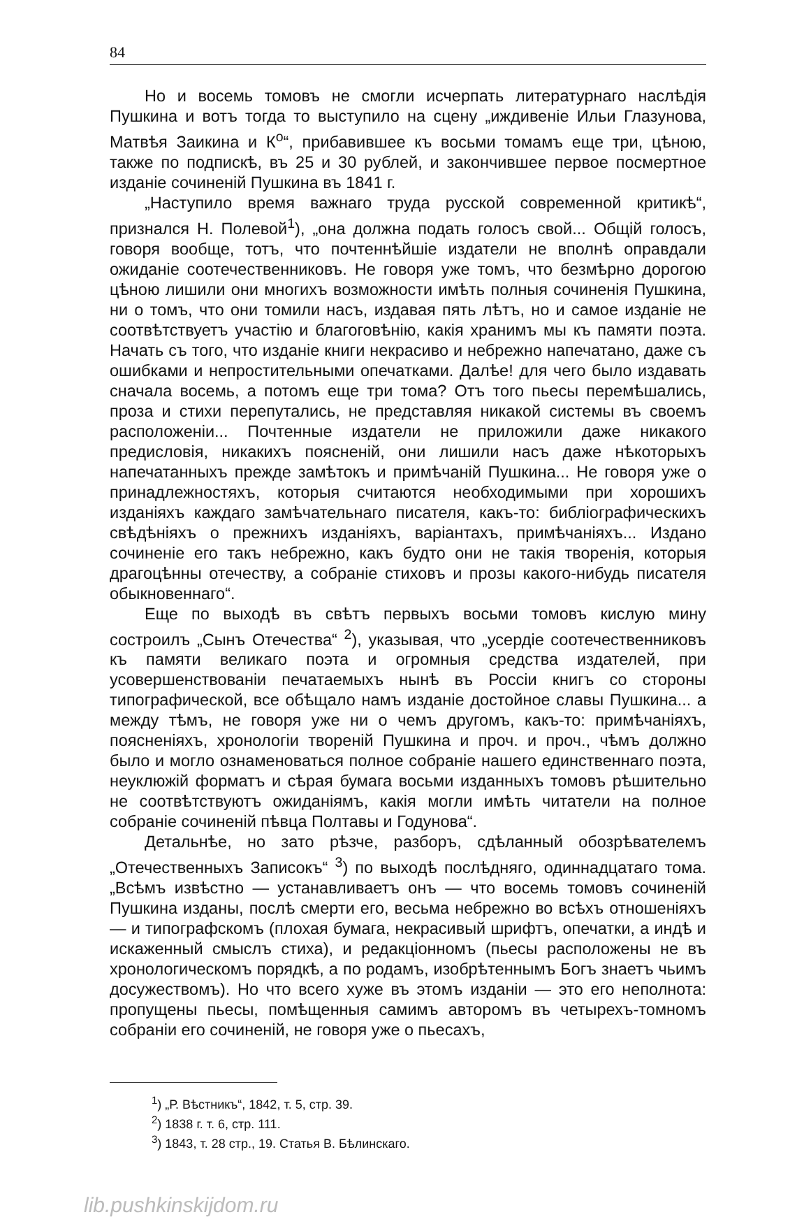84
Но и восемь томовъ не смогли исчерпать литературнаго наслѣдія Пушкина и вотъ тогда то выступило на сцену „иждивеніе Ильи Глазунова, Матвѣя Заикина и К<sup>о</sup>“, прибавившее къ восьми томамъ еще три, цѣною, также по подпискѣ, въ 25 и 30 рублей, и закончившее первое посмертное изданіе сочиненій Пушкина въ 1841 г.
„Наступило время важнаго труда русской современной критикѣ“, признался Н. Полевой<sup>1</sup>), „она должна подать голосъ свой... Общій голосъ, говоря вообще, тотъ, что почтеннѣйшіе издатели не вполнѣ оправдали ожиданіе соотечественниковъ. Не говоря уже томъ, что безмѣрно дорогою цѣною лишили они многихъ возможности имѣть полныя сочиненія Пушкина, ни о томъ, что они томили насъ, издавая пять лѣтъ, но и самое изданіе не соотвѣтствуетъ участію и благоговѣнію, какія хранимъ мы къ памяти поэта. Начать съ того, что изданіе книги некрасиво и небрежно напечатано, даже съ ошибками и непростительными опечатками. Далѣе! для чего было издавать сначала восемь, а потомъ еще три тома? Отъ того пьесы перемѣшались, проза и стихи перепутались, не представляя никакой системы въ своемъ расположеніи... Почтенные издатели не приложили даже никакого предисловія, никакихъ поясненій, они лишили насъ даже нѣкоторыхъ напечатанныхъ прежде замѣтокъ и примѣчаній Пушкина... Не говоря уже о принадлежностяхъ, которыя считаются необходимыми при хорошихъ изданіяхъ каждаго замѣчательнаго писателя, какъ-то: библіографическихъ свѣдѣніяхъ о прежнихъ изданіяхъ, варіантахъ, примѣчаніяхъ... Издано сочиненіе его такъ небрежно, какъ будто они не такія творенія, которыя драгоцѣнны отечеству, а собраніе стиховъ и прозы какого-нибудь писателя обыкновеннаго“.
Еще по выходѣ въ свѣтъ первыхъ восьми томовъ кислую мину состроилъ „Сынъ Отечества“ <sup>2</sup>), указывая, что „усердіе соотечественниковъ къ памяти великаго поэта и огромныя средства издателей, при усовершенствованіи печатаемыхъ нынѣ въ Россіи книгъ со стороны типографической, все обѣщало намъ изданіе достойное славы Пушкина... а между тѣмъ, не говоря уже ни о чемъ другомъ, какъ-то: примѣчаніяхъ, поясненіяхъ, хронологіи твореній Пушкина и проч. и проч., чѣмъ должно было и могло ознаменоваться полное собраніе нашего единственнаго поэта, неуклюжій форматъ и сѣрая бумага восьми изданныхъ томовъ рѣшительно не соотвѣтствуютъ ожиданіямъ, какія могли имѣть читатели на полное собраніе сочиненій пѣвца Полтавы и Годунова“.
Детальнѣе, но зато рѣзче, разборъ, сдѣланный обозрѣвателемъ „Отечественныхъ Записокъ“ <sup>3</sup>) по выходѣ послѣдняго, одиннадцатаго тома. „Всѣмъ извѣстно — устанавливаетъ онъ — что восемь томовъ сочиненій Пушкина изданы, послѣ смерти его, весьма небрежно во всѣхъ отношеніяхъ — и типографскомъ (плохая бумага, некрасивый шрифтъ, опечатки, а индѣ и искаженный смыслъ стиха), и редакціонномъ (пьесы расположены не въ хронологическомъ порядкѣ, а по родамъ, изобрѣтеннымъ Богъ знаетъ чьимъ досужествомъ). Но что всего хуже въ этомъ изданіи — это его неполнота: пропущены пьесы, помѣщенныя самимъ авторомъ въ четырехъ-томномъ собраніи его сочиненій, не говоря уже о пьесахъ,
<sup>1</sup>) „Р. Вѣстникъ“, 1842, т. 5, стр. 39.
<sup>2</sup>) 1838 г. т. 6, стр. 111.
<sup>3</sup>) 1843, т. 28 стр., 19. Статья В. Бѣлинскаго.
lib.pushkinskijdom.ru